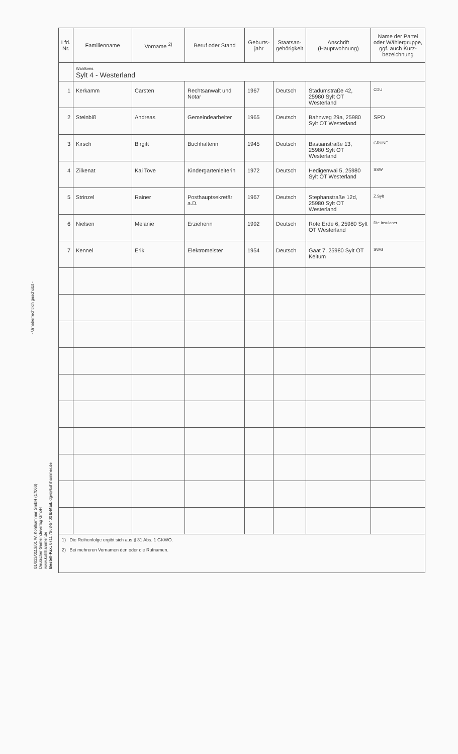- Urheberrechtlich geschützt -
01/022/0113/01 W. Kohlhammer GmbH (17060)
Deutscher Gemeindeverlag GmbH
www.kohlhammer.de
Bestell-Fax: 0711 7863-8400 E-Mail: dgv@kohlhammer.de
| Lfd. Nr. | Familienname | Vorname <sup>2)</sup> | Beruf oder Stand | Geburts-jahr | Staatsan-gehörigkeit | Anschrift (Hauptwohnung) | Name der Partei oder Wählergruppe, ggf. auch Kurz-bezeichnung |
| --- | --- | --- | --- | --- | --- | --- | --- |
| | Wahlkreis Sylt 4 - Westerland | | | | | | |
| 1 | Kerkamm | Carsten | Rechtsanwalt und Notar | 1967 | Deutsch | Stadumstraße 42, 25980 Sylt OT Westerland | CDU |
| 2 | Steinbiß | Andreas | Gemeindearbeiter | 1965 | Deutsch | Bahnweg 29a, 25980 Sylt OT Westerland | SPD |
| 3 | Kirsch | Birgitt | Buchhalterin | 1945 | Deutsch | Bastianstraße 13, 25980 Sylt OT Westerland | GRÜNE |
| 4 | Zilkenat | Kai Tove | Kindergartenleiterin | 1972 | Deutsch | Hedigenwai 5, 25980 Sylt OT Westerland | SSW |
| 5 | Strinzel | Rainer | Posthauptsekretär a.D. | 1967 | Deutsch | Stephanstraße 12d, 25980 Sylt OT Westerland | Z.Sylt |
| 6 | Nielsen | Melanie | Erzieherin | 1992 | Deutsch | Rote Erde 6, 25980 Sylt OT Westerland | Die Insulaner |
| 7 | Kennel | Erik | Elektromeister | 1954 | Deutsch | Gaat 7, 25980 Sylt OT Keitum | SWG |
| 1) Die Reihenfolge ergibt sich aus § 31 Abs. 1 GKWO. 2) Bei mehreren Vornamen den oder die Rufnamen. | | | | | | | |